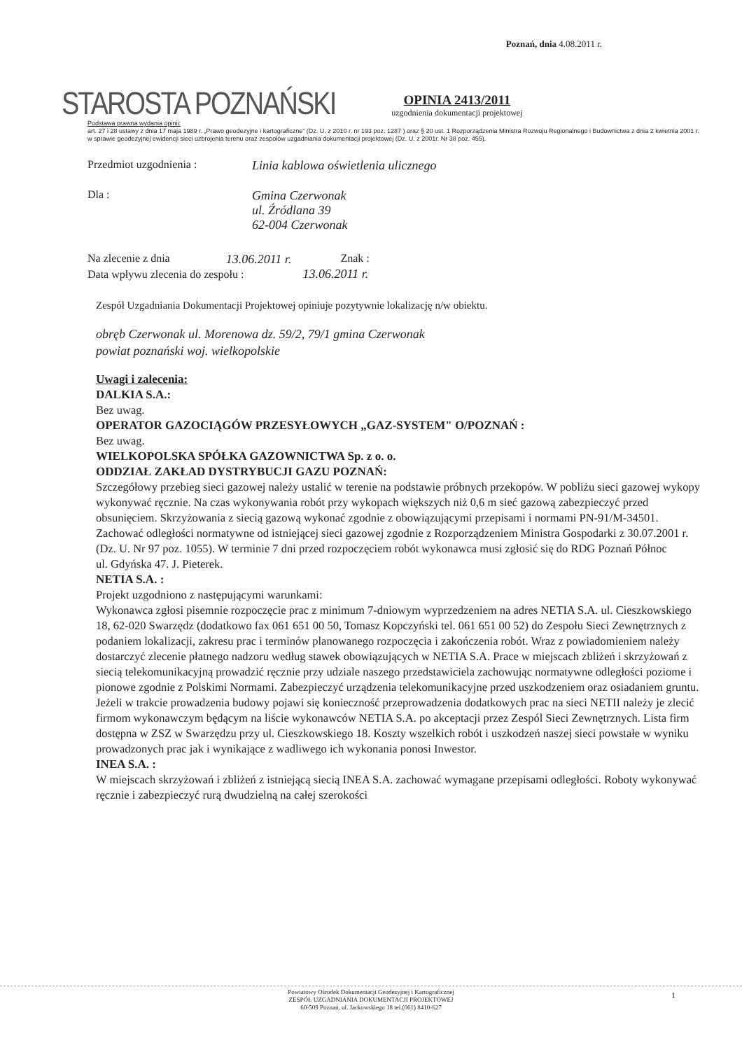Poznań, dnia 4.08.2011 r.
STAROSTA POZNAŃSKI
OPINIA 2413/2011
uzgodnienia dokumentacji projektowej
Podstawa prawna wydania opinii:
art. 27 i 28 ustawy z dnia 17 maja 1989 r. „Prawo geodezyjne i kartograficzne" (Dz. U. z 2010 r. nr 193 poz. 1287 ) oraz § 20 ust. 1 Rozporządzenia Ministra Rozwoju Regionalnego i Budownictwa z dnia 2 kwietnia 2001 r. w sprawie geodezyjnej ewidencji sieci uzbrojenia terenu oraz zespołów uzgadniania dokumentacji projektowej (Dz. U. z 2001r. Nr 38 poz. 455).
Przedmiot uzgodnienia : Linia kablowa oświetlenia ulicznego
Dla : Gmina Czerwonak
ul. Źródlana 39
62-004 Czerwonak
Na zlecenie z dnia 13.06.2011 r. Znak :
Data wpływu zlecenia do zespołu : 13.06.2011 r.
Zespół Uzgadniania Dokumentacji Projektowej opiniuje pozytywnie lokalizację n/w obiektu.
obręb Czerwonak ul. Morenowa dz. 59/2, 79/1 gmina Czerwonak
powiat poznański woj. wielkopolskie
Uwagi i zalecenia:
DALKIA S.A.:
Bez uwag.
OPERATOR GAZOCIĄGÓW PRZESYŁOWYCH „GAZ-SYSTEM" O/POZNAŃ :
Bez uwag.
WIELKOPOLSKA SPÓŁKA GAZOWNICTWA Sp. z o. o.
ODDZIAŁ ZAKŁAD DYSTRYBUCJI GAZU POZNAŃ:
Szczegółowy przebieg sieci gazowej należy ustalić w terenie na podstawie próbnych przekopów. W pobliżu sieci gazowej wykopy wykonywać ręcznie. Na czas wykonywania robót przy wykopach większych niż 0,6 m sieć gazową zabezpieczyć przed obsunięciem. Skrzyżowania z siecią gazową wykonać zgodnie z obowiązującymi przepisami i normami PN-91/M-34501. Zachować odległości normatywne od istniejącej sieci gazowej zgodnie z Rozporządzeniem Ministra Gospodarki z 30.07.2001 r. (Dz. U. Nr 97 poz. 1055). W terminie 7 dni przed rozpoczęciem robót wykonawca musi zgłosić się do RDG Poznań Północ
ul. Gdyńska 47. J. Pieterek.
NETIA S.A. :
Projekt uzgodniono z następującymi warunkami:
Wykonawca zgłosi pisemnie rozpoczęcie prac z minimum 7-dniowym wyprzedzeniem na adres NETIA S.A. ul. Cieszkowskiego 18, 62-020 Swarzędz (dodatkowo fax 061 651 00 50, Tomasz Kopczyński tel. 061 651 00 52) do Zespołu Sieci Zewnętrznych z podaniem lokalizacji, zakresu prac i terminów planowanego rozpoczęcia i zakończenia robót. Wraz z powiadomieniem należy dostarczyć zlecenie płatnego nadzoru według stawek obowiązujących w NETIA S.A. Prace w miejscach zbliżeń i skrzyżowań z siecią telekomunikacyjną prowadzić ręcznie przy udziale naszego przedstawiciela zachowując normatywne odległości poziome i pionowe zgodnie z Polskimi Normami. Zabezpieczyć urządzenia telekomunikacyjne przed uszkodzeniem oraz osiadaniem gruntu. Jeżeli w trakcie prowadzenia budowy pojawi się konieczność przeprowadzenia dodatkowych prac na sieci NETII należy je zlecić firmom wykonawczym będącym na liście wykonawców NETIA S.A. po akceptacji przez Zespól Sieci Zewnętrznych. Lista firm dostępna w ZSZ w Swarzędzu przy ul. Cieszkowskiego 18. Koszty wszelkich robót i uszkodzeń naszej sieci powstałe w wyniku prowadzonych prac jak i wynikające z wadliwego ich wykonania ponosi Inwestor.
INEA S.A. :
W miejscach skrzyżowań i zbliżeń z istniejącą siecią INEA S.A. zachować wymagane przepisami odległości. Roboty wykonywać ręcznie i zabezpieczyć rurą dwudzielną na całej szerokości
Powiatowy Ośrodek Dokumentacji Geodezyjnej i Kartograficznej
ZESPÓŁ UZGADNIANIA DOKUMENTACJI PROJEKTOWEJ
60-509 Poznań, ul. Jackowskiego 18 tel.(061) 8410-627
1